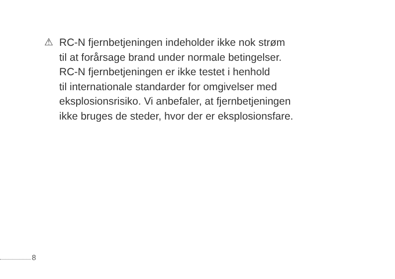⚠
RC-N fjernbetjeningen indeholder ikke nok strøm
til at forårsage brand under normale betingelser.
RC-N fjernbetjeningen er ikke testet i henhold
til internationale standarder for omgivelser med
eksplosionsrisiko. Vi anbefaler, at fjernbetjeningen
ikke bruges de steder, hvor der er eksplosionsfare.
8